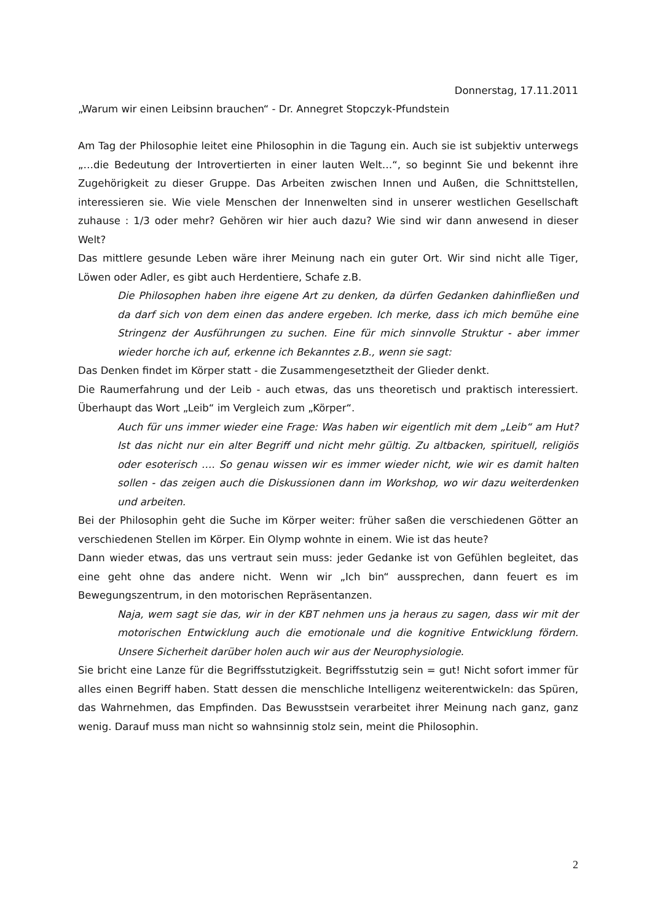Donnerstag, 17.11.2011
„Warum wir einen Leibsinn brauchen“ - Dr. Annegret Stopczyk-Pfundstein
Am Tag der Philosophie leitet eine Philosophin in die Tagung ein. Auch sie ist subjektiv unterwegs „…die Bedeutung der Introvertierten in einer lauten Welt…“, so beginnt Sie und bekennt ihre Zugehörigkeit zu dieser Gruppe. Das Arbeiten zwischen Innen und Außen, die Schnittstellen, interessieren sie. Wie viele Menschen der Innenwelten sind in unserer westlichen Gesellschaft zuhause : 1/3 oder mehr? Gehören wir hier auch dazu? Wie sind wir dann anwesend in dieser Welt?
Das mittlere gesunde Leben wäre ihrer Meinung nach ein guter Ort. Wir sind nicht alle Tiger, Löwen oder Adler, es gibt auch Herdentiere, Schafe z.B.
Die Philosophen haben ihre eigene Art zu denken, da dürfen Gedanken dahinfließen und da darf sich von dem einen das andere ergeben. Ich merke, dass ich mich bemühe eine Stringenz der Ausführungen zu suchen. Eine für mich sinnvolle Struktur - aber immer wieder horche ich auf, erkenne ich Bekanntes z.B., wenn sie sagt:
Das Denken findet im Körper statt - die Zusammengesetztheit der Glieder denkt.
Die Raumerfahrung und der Leib - auch etwas, das uns theoretisch und praktisch interessiert. Überhaupt das Wort „Leib“ im Vergleich zum „Körper“.
Auch für uns immer wieder eine Frage: Was haben wir eigentlich mit dem „Leib“ am Hut? Ist das nicht nur ein alter Begriff und nicht mehr gültig. Zu altbacken, spirituell, religiös oder esoterisch …. So genau wissen wir es immer wieder nicht, wie wir es damit halten sollen - das zeigen auch die Diskussionen dann im Workshop, wo wir dazu weiterdenken und arbeiten.
Bei der Philosophin geht die Suche im Körper weiter: früher saßen die verschiedenen Götter an verschiedenen Stellen im Körper. Ein Olymp wohnte in einem. Wie ist das heute?
Dann wieder etwas, das uns vertraut sein muss: jeder Gedanke ist von Gefühlen begleitet, das eine geht ohne das andere nicht. Wenn wir „Ich bin“ aussprechen, dann feuert es im Bewegungszentrum, in den motorischen Repräsentanzen.
Naja, wem sagt sie das, wir in der KBT nehmen uns ja heraus zu sagen, dass wir mit der motorischen Entwicklung auch die emotionale und die kognitive Entwicklung fördern. Unsere Sicherheit darüber holen auch wir aus der Neurophysiologie.
Sie bricht eine Lanze für die Begriffsstutzigkeit. Begriffsstutzig sein = gut! Nicht sofort immer für alles einen Begriff haben. Statt dessen die menschliche Intelligenz weiterentwickeln: das Spüren, das Wahrnehmen, das Empfinden. Das Bewusstsein verarbeitet ihrer Meinung nach ganz, ganz wenig. Darauf muss man nicht so wahnsinnig stolz sein, meint die Philosophin.
2